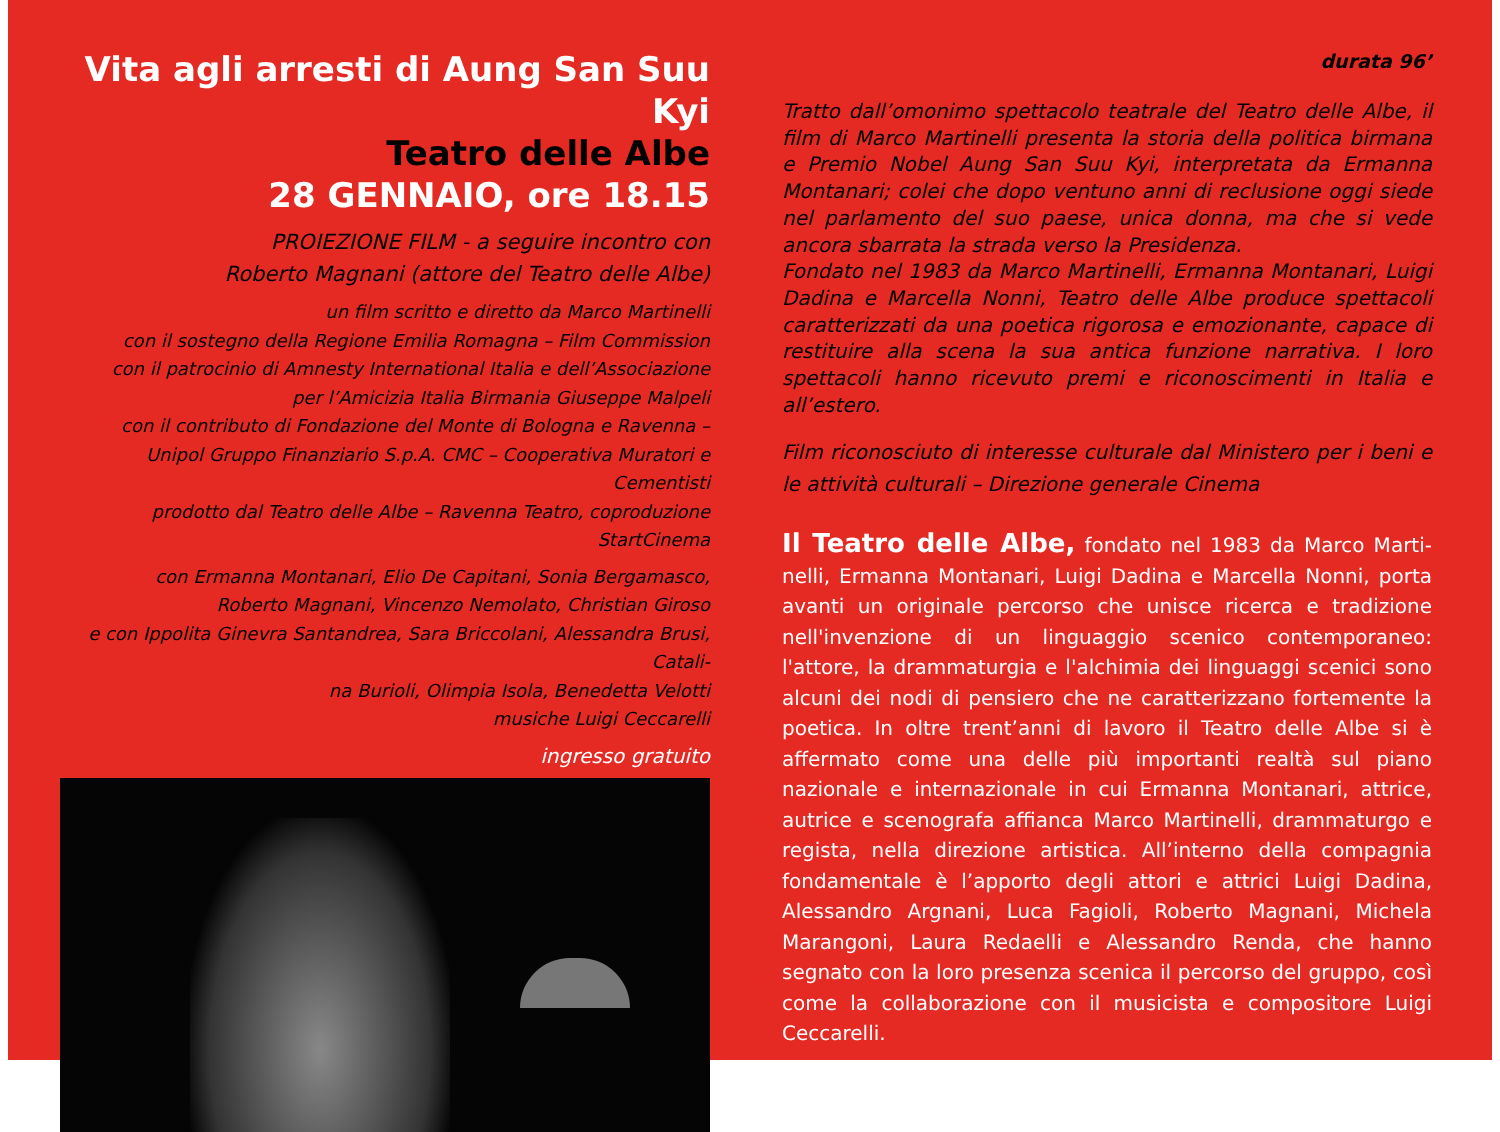Vita agli arresti di Aung San Suu Kyi
Teatro delle Albe
28 GENNAIO, ore 18.15
PROIEZIONE FILM - a seguire incontro con
Roberto Magnani (attore del Teatro delle Albe)
un film scritto e diretto da Marco Martinelli
con il sostegno della Regione Emilia Romagna – Film Commission
con il patrocinio di Amnesty International Italia e dell’Associazione
per l’Amicizia Italia Birmania Giuseppe Malpeli
con il contributo di Fondazione del Monte di Bologna e Ravenna –
Unipol Gruppo Finanziario S.p.A. CMC – Cooperativa Muratori e Cementisti
prodotto dal Teatro delle Albe – Ravenna Teatro, coproduzione StartCinema
con Ermanna Montanari, Elio De Capitani, Sonia Bergamasco,
Roberto Magnani, Vincenzo Nemolato, Christian Giroso
e con Ippolita Ginevra Santandrea, Sara Briccolani, Alessandra Brusi, Catali-
na Burioli, Olimpia Isola, Benedetta Velotti
musiche Luigi Ceccarelli
ingresso gratuito
durata 96’
Tratto dall’omonimo spettacolo teatrale del Teatro delle Albe, il film di Marco Martinelli presenta la storia della politica birmana e Premio Nobel Aung San Suu Kyi, interpretata da Ermanna Montanari; colei che dopo ventuno anni di reclusione oggi siede nel parlamento del suo paese, unica donna, ma che si vede ancora sbarrata la strada verso la Presidenza.
Fondato nel 1983 da Marco Martinelli, Ermanna Montanari, Luigi Dadina e Marcella Nonni, Teatro delle Albe produce spettacoli carat­terizzati da una poetica rigorosa e emozionante, capace di restituire alla scena la sua antica funzione narrativa. I loro spettacoli hanno ri­cevuto premi e riconoscimenti in Italia e all’estero.
Film riconosciuto di interesse culturale dal Ministero per i beni e le attività culturali – Direzione generale Cinema
Il Teatro delle Albe, fondato nel 1983 da Marco Marti­nelli, Ermanna Montanari, Luigi Dadina e Marcella Nonni, porta avanti un originale percorso che unisce ricerca e tradizione nell'invenzione di un linguaggio scenico contemporaneo: l'attore, la drammaturgia e l'alchimia dei linguaggi scenici sono alcuni dei nodi di pensiero che ne caratterizzano fortemente la poetica. In oltre trent’anni di lavoro il Teatro delle Albe si è affermato come una delle più importanti realtà sul piano nazionale e internazio­nale in cui Ermanna Montanari, attrice, autrice e scenografa af­fianca Marco Martinelli, drammaturgo e regista, nella direzione artistica. All’interno della compagnia fondamentale è l’apporto degli attori e attrici Luigi Dadina, Alessandro Argnani, Luca Fa­gioli, Roberto Magnani, Michela Marangoni, Laura Redaelli e Alessandro Renda, che hanno segnato con la loro presenza sce­nica il percorso del gruppo, così come la collaborazione con il musicista e compositore Luigi Ceccarelli.